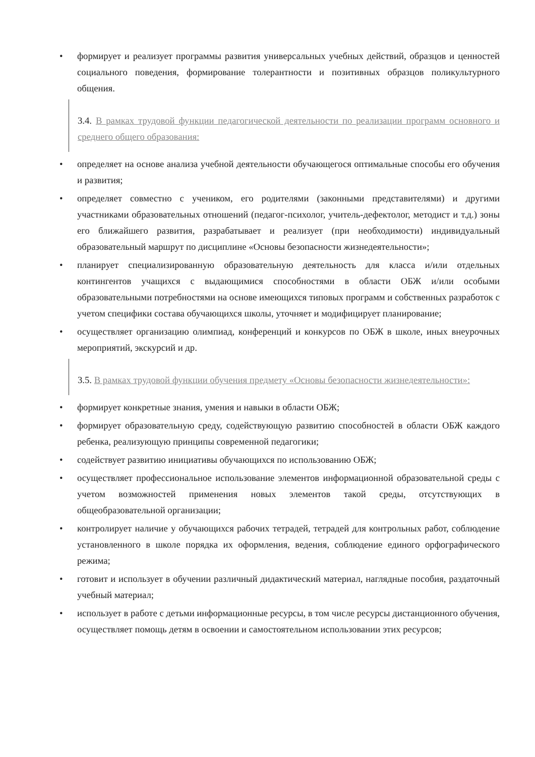• формирует и реализует программы развития универсальных учебных действий, образцов и ценностей социального поведения, формирование толерантности и позитивных образцов поликультурного общения.
3.4. В рамках трудовой функции педагогической деятельности по реализации программ основного и среднего общего образования:
• определяет на основе анализа учебной деятельности обучающегося оптимальные способы его обучения и развития;
• определяет совместно с учеником, его родителями (законными представителями) и другими участниками образовательных отношений (педагог-психолог, учитель-дефектолог, методист и т.д.) зоны его ближайшего развития, разрабатывает и реализует (при необходимости) индивидуальный образовательный маршрут по дисциплине «Основы безопасности жизнедеятельности»;
• планирует специализированную образовательную деятельность для класса и/или отдельных контингентов учащихся с выдающимися способностями в области ОБЖ и/или особыми образовательными потребностями на основе имеющихся типовых программ и собственных разработок с учетом специфики состава обучающихся школы, уточняет и модифицирует планирование;
• осуществляет организацию олимпиад, конференций и конкурсов по ОБЖ в школе, иных внеурочных мероприятий, экскурсий и др.
3.5. В рамках трудовой функции обучения предмету «Основы безопасности жизнедеятельности»:
• формирует конкретные знания, умения и навыки в области ОБЖ;
• формирует образовательную среду, содействующую развитию способностей в области ОБЖ каждого ребенка, реализующую принципы современной педагогики;
• содействует развитию инициативы обучающихся по использованию ОБЖ;
• осуществляет профессиональное использование элементов информационной образовательной среды с учетом возможностей применения новых элементов такой среды, отсутствующих в общеобразовательной организации;
• контролирует наличие у обучающихся рабочих тетрадей, тетрадей для контрольных работ, соблюдение установленного в школе порядка их оформления, ведения, соблюдение единого орфографического режима;
• готовит и использует в обучении различный дидактический материал, наглядные пособия, раздаточный учебный материал;
• использует в работе с детьми информационные ресурсы, в том числе ресурсы дистанционного обучения, осуществляет помощь детям в освоении и самостоятельном использовании этих ресурсов;